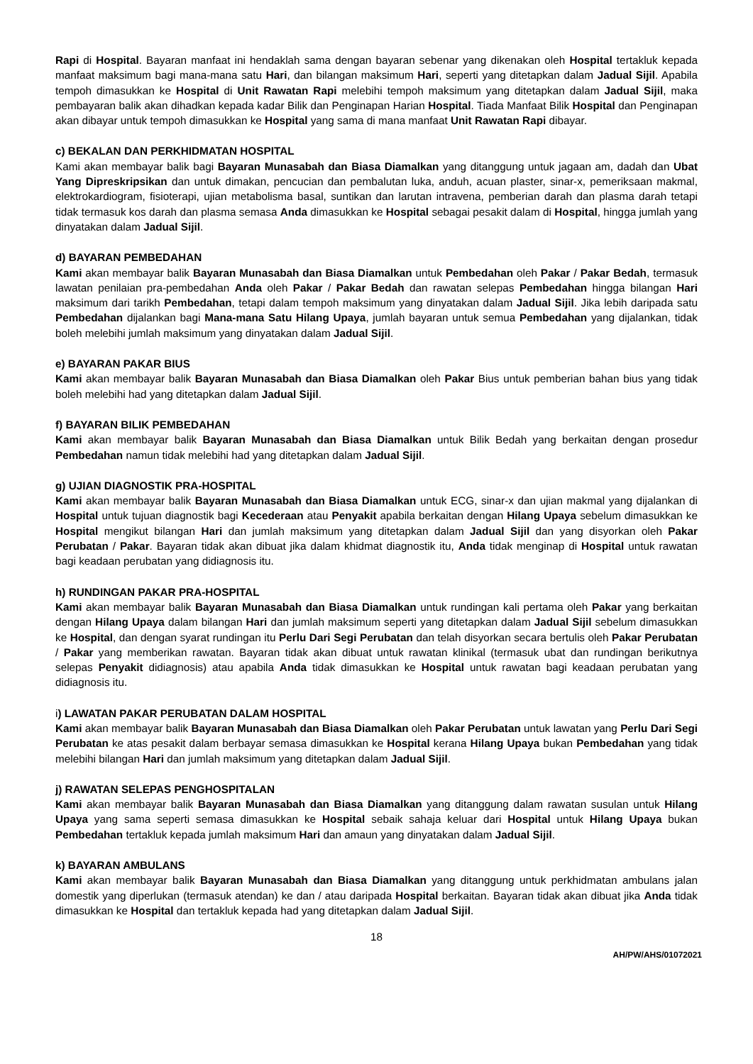Rapi di Hospital. Bayaran manfaat ini hendaklah sama dengan bayaran sebenar yang dikenakan oleh Hospital tertakluk kepada manfaat maksimum bagi mana-mana satu Hari, dan bilangan maksimum Hari, seperti yang ditetapkan dalam Jadual Sijil. Apabila tempoh dimasukkan ke Hospital di Unit Rawatan Rapi melebihi tempoh maksimum yang ditetapkan dalam Jadual Sijil, maka pembayaran balik akan dihadkan kepada kadar Bilik dan Penginapan Harian Hospital. Tiada Manfaat Bilik Hospital dan Penginapan akan dibayar untuk tempoh dimasukkan ke Hospital yang sama di mana manfaat Unit Rawatan Rapi dibayar.
c) BEKALAN DAN PERKHIDMATAN HOSPITAL
Kami akan membayar balik bagi Bayaran Munasabah dan Biasa Diamalkan yang ditanggung untuk jagaan am, dadah dan Ubat Yang Dipreskripsikan dan untuk dimakan, pencucian dan pembalutan luka, anduh, acuan plaster, sinar-x, pemeriksaan makmal, elektrokardiogram, fisioterapi, ujian metabolisma basal, suntikan dan larutan intravena, pemberian darah dan plasma darah tetapi tidak termasuk kos darah dan plasma semasa Anda dimasukkan ke Hospital sebagai pesakit dalam di Hospital, hingga jumlah yang dinyatakan dalam Jadual Sijil.
d) BAYARAN PEMBEDAHAN
Kami akan membayar balik Bayaran Munasabah dan Biasa Diamalkan untuk Pembedahan oleh Pakar / Pakar Bedah, termasuk lawatan penilaian pra-pembedahan Anda oleh Pakar / Pakar Bedah dan rawatan selepas Pembedahan hingga bilangan Hari maksimum dari tarikh Pembedahan, tetapi dalam tempoh maksimum yang dinyatakan dalam Jadual Sijil. Jika lebih daripada satu Pembedahan dijalankan bagi Mana-mana Satu Hilang Upaya, jumlah bayaran untuk semua Pembedahan yang dijalankan, tidak boleh melebihi jumlah maksimum yang dinyatakan dalam Jadual Sijil.
e) BAYARAN PAKAR BIUS
Kami akan membayar balik Bayaran Munasabah dan Biasa Diamalkan oleh Pakar Bius untuk pemberian bahan bius yang tidak boleh melebihi had yang ditetapkan dalam Jadual Sijil.
f) BAYARAN BILIK PEMBEDAHAN
Kami akan membayar balik Bayaran Munasabah dan Biasa Diamalkan untuk Bilik Bedah yang berkaitan dengan prosedur Pembedahan namun tidak melebihi had yang ditetapkan dalam Jadual Sijil.
g) UJIAN DIAGNOSTIK PRA-HOSPITAL
Kami akan membayar balik Bayaran Munasabah dan Biasa Diamalkan untuk ECG, sinar-x dan ujian makmal yang dijalankan di Hospital untuk tujuan diagnostik bagi Kecederaan atau Penyakit apabila berkaitan dengan Hilang Upaya sebelum dimasukkan ke Hospital mengikut bilangan Hari dan jumlah maksimum yang ditetapkan dalam Jadual Sijil dan yang disyorkan oleh Pakar Perubatan / Pakar. Bayaran tidak akan dibuat jika dalam khidmat diagnostik itu, Anda tidak menginap di Hospital untuk rawatan bagi keadaan perubatan yang didiagnosis itu.
h) RUNDINGAN PAKAR PRA-HOSPITAL
Kami akan membayar balik Bayaran Munasabah dan Biasa Diamalkan untuk rundingan kali pertama oleh Pakar yang berkaitan dengan Hilang Upaya dalam bilangan Hari dan jumlah maksimum seperti yang ditetapkan dalam Jadual Sijil sebelum dimasukkan ke Hospital, dan dengan syarat rundingan itu Perlu Dari Segi Perubatan dan telah disyorkan secara bertulis oleh Pakar Perubatan / Pakar yang memberikan rawatan. Bayaran tidak akan dibuat untuk rawatan klinikal (termasuk ubat dan rundingan berikutnya selepas Penyakit didiagnosis) atau apabila Anda tidak dimasukkan ke Hospital untuk rawatan bagi keadaan perubatan yang didiagnosis itu.
i) LAWATAN PAKAR PERUBATAN DALAM HOSPITAL
Kami akan membayar balik Bayaran Munasabah dan Biasa Diamalkan oleh Pakar Perubatan untuk lawatan yang Perlu Dari Segi Perubatan ke atas pesakit dalam berbayar semasa dimasukkan ke Hospital kerana Hilang Upaya bukan Pembedahan yang tidak melebihi bilangan Hari dan jumlah maksimum yang ditetapkan dalam Jadual Sijil.
j) RAWATAN SELEPAS PENGHOSPITALAN
Kami akan membayar balik Bayaran Munasabah dan Biasa Diamalkan yang ditanggung dalam rawatan susulan untuk Hilang Upaya yang sama seperti semasa dimasukkan ke Hospital sebaik sahaja keluar dari Hospital untuk Hilang Upaya bukan Pembedahan tertakluk kepada jumlah maksimum Hari dan amaun yang dinyatakan dalam Jadual Sijil.
k) BAYARAN AMBULANS
Kami akan membayar balik Bayaran Munasabah dan Biasa Diamalkan yang ditanggung untuk perkhidmatan ambulans jalan domestik yang diperlukan (termasuk atendan) ke dan / atau daripada Hospital berkaitan. Bayaran tidak akan dibuat jika Anda tidak dimasukkan ke Hospital dan tertakluk kepada had yang ditetapkan dalam Jadual Sijil.
18
AH/PW/AHS/01072021